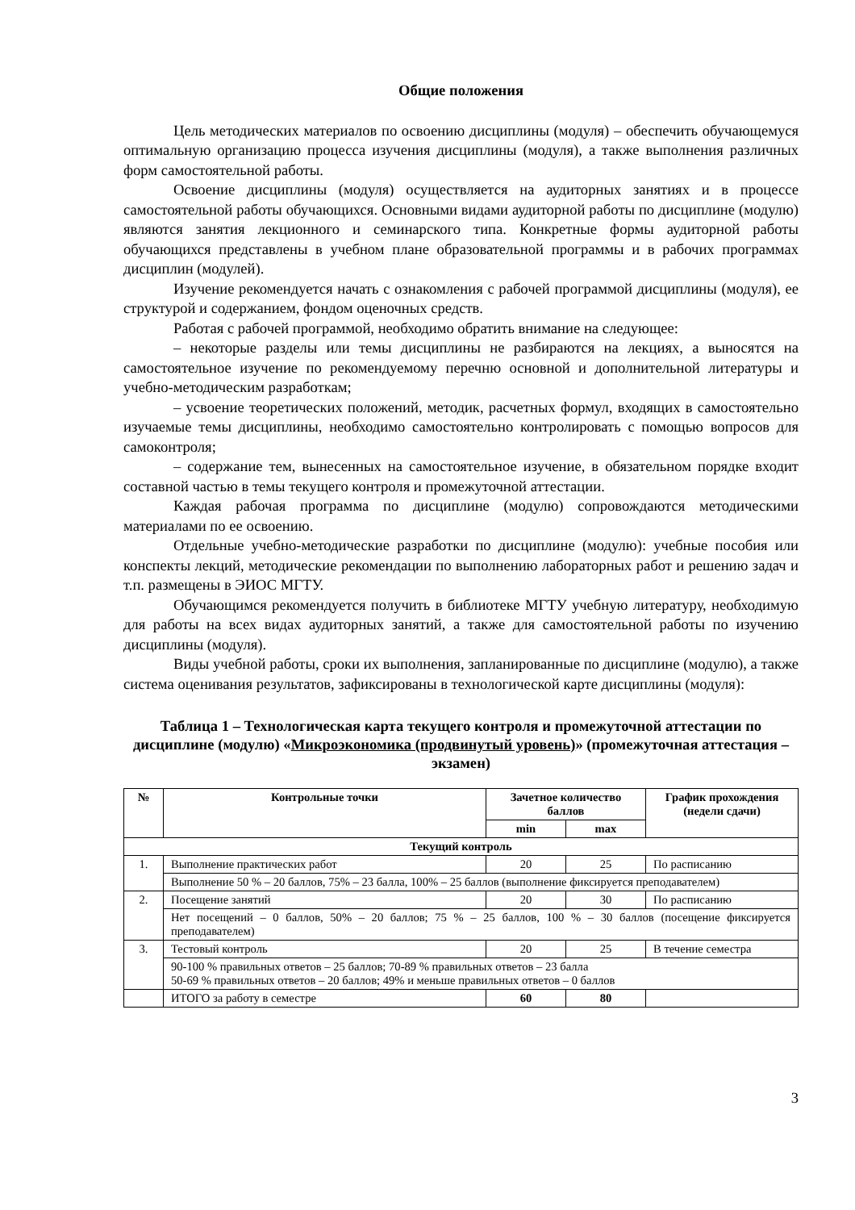Общие положения
Цель методических материалов по освоению дисциплины (модуля) – обеспечить обучающемуся оптимальную организацию процесса изучения дисциплины (модуля), а также выполнения различных форм самостоятельной работы.
Освоение дисциплины (модуля) осуществляется на аудиторных занятиях и в процессе самостоятельной работы обучающихся. Основными видами аудиторной работы по дисциплине (модулю) являются занятия лекционного и семинарского типа. Конкретные формы аудиторной работы обучающихся представлены в учебном плане образовательной программы и в рабочих программах дисциплин (модулей).
Изучение рекомендуется начать с ознакомления с рабочей программой дисциплины (модуля), ее структурой и содержанием, фондом оценочных средств.
Работая с рабочей программой, необходимо обратить внимание на следующее:
– некоторые разделы или темы дисциплины не разбираются на лекциях, а выносятся на самостоятельное изучение по рекомендуемому перечню основной и дополнительной литературы и учебно-методическим разработкам;
– усвоение теоретических положений, методик, расчетных формул, входящих в самостоятельно изучаемые темы дисциплины, необходимо самостоятельно контролировать с помощью вопросов для самоконтроля;
– содержание тем, вынесенных на самостоятельное изучение, в обязательном порядке входит составной частью в темы текущего контроля и промежуточной аттестации.
Каждая рабочая программа по дисциплине (модулю) сопровождаются методическими материалами по ее освоению.
Отдельные учебно-методические разработки по дисциплине (модулю): учебные пособия или конспекты лекций, методические рекомендации по выполнению лабораторных работ и решению задач и т.п. размещены в ЭИОС МГТУ.
Обучающимся рекомендуется получить в библиотеке МГТУ учебную литературу, необходимую для работы на всех видах аудиторных занятий, а также для самостоятельной работы по изучению дисциплины (модуля).
Виды учебной работы, сроки их выполнения, запланированные по дисциплине (модулю), а также система оценивания результатов, зафиксированы в технологической карте дисциплины (модуля):
Таблица 1 – Технологическая карта текущего контроля и промежуточной аттестации по дисциплине (модулю) «Микроэкономика (продвинутый уровень)» (промежуточная аттестация – экзамен)
| № | Контрольные точки | Зачетное количество баллов | | График прохождения (недели сдачи) |
| --- | --- | --- | --- | --- |
| | | min | max | |
| Текущий контроль | | | | |
| 1. | Выполнение практических работ | 20 | 25 | По расписанию |
| | Выполнение 50 % – 20 баллов, 75% – 23 балла, 100% – 25 баллов (выполнение фиксируется преподавателем) | | | |
| 2. | Посещение занятий | 20 | 30 | По расписанию |
| | Нет посещений – 0 баллов, 50% – 20 баллов; 75 % – 25 баллов, 100 % – 30 баллов (посещение фиксируется преподавателем) | | | |
| 3. | Тестовый контроль | 20 | 25 | В течение семестра |
| | 90-100 % правильных ответов – 25 баллов; 70-89 % правильных ответов – 23 балла 50-69 % правильных ответов – 20 баллов; 49% и меньше правильных ответов – 0 баллов | | | |
| | ИТОГО за работу в семестре | 60 | 80 | |
3